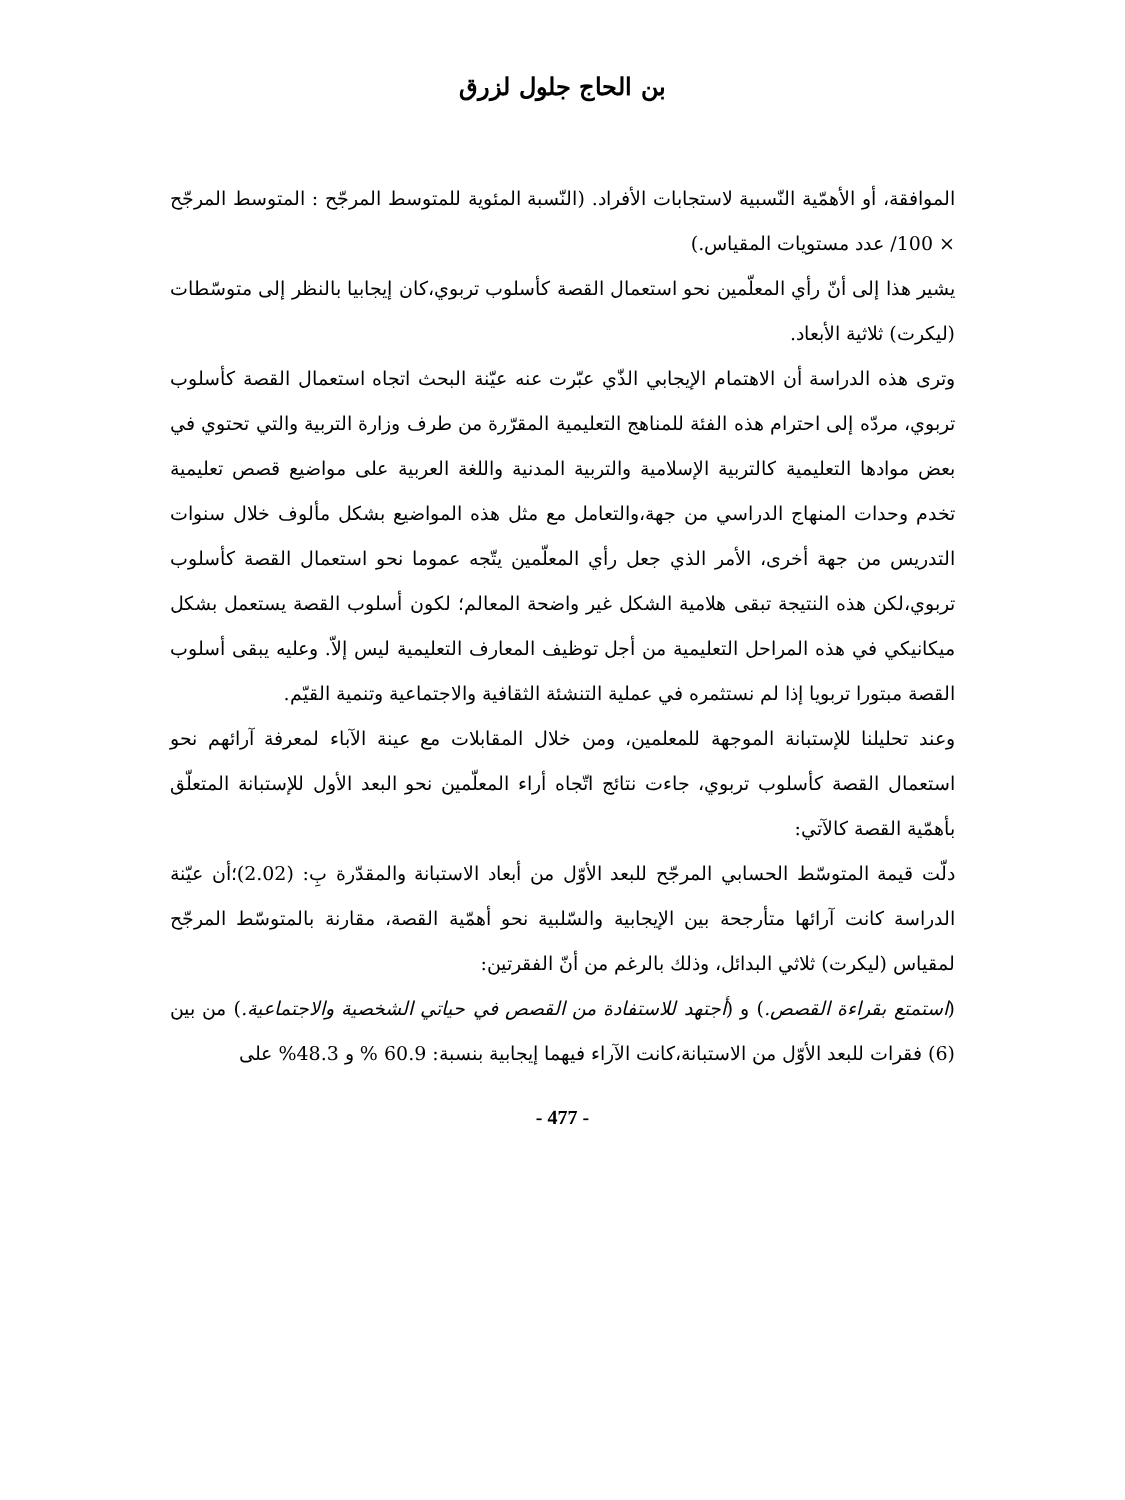بن الحاج جلول لزرق
الموافقة، أو الأهمّية النّسبية لاستجابات الأفراد. (النّسبة المئوية للمتوسط المرجّح : المتوسط المرجّح × 100/ عدد مستويات المقياس.)
يشير هذا إلى أنّ رأي المعلّمين نحو استعمال القصة كأسلوب تربوي،كان إيجابيا بالنظر إلى متوسّطات (ليكرت) ثلاثية الأبعاد.
وترى هذه الدراسة أن الاهتمام الإيجابي الذّي عبّرت عنه عيّنة البحث اتجاه استعمال القصة كأسلوب تربوي، مردّه إلى احترام هذه الفئة للمناهج التعليمية المقرّرة من طرف وزارة التربية والتي تحتوي في بعض موادها التعليمية كالتربية الإسلامية والتربية المدنية واللغة العربية على مواضيع قصص تعليمية تخدم وحدات المنهاج الدراسي من جهة،والتعامل مع مثل هذه المواضيع بشكل مألوف خلال سنوات التدريس من جهة أخرى، الأمر الذي جعل رأي المعلّمين يتّجه عموما نحو استعمال القصة كأسلوب تربوي،لكن هذه النتيجة تبقى هلامية الشكل غير واضحة المعالم؛ لكون أسلوب القصة يستعمل بشكل ميكانيكي في هذه المراحل التعليمية من أجل توظيف المعارف التعليمية ليس إلاّ. وعليه يبقى أسلوب القصة مبتورا تربويا إذا لم نستثمره في عملية التنشئة الثقافية والاجتماعية وتنمية القيّم.
وعند تحليلنا للإستبانة الموجهة للمعلمين، ومن خلال المقابلات مع عينة الآباء لمعرفة آرائهم نحو استعمال القصة كأسلوب تربوي، جاءت نتائج اتّجاه أراء المعلّمين نحو البعد الأول للإستبانة المتعلّق بأهمّية القصة كالآتي:
دلّت قيمة المتوسّط الحسابي المرجّح للبعد الأوّل من أبعاد الاستبانة والمقدّرة بِ: (2.02)؛أن عيّنة الدراسة كانت آرائها متأرجحة بين الإيجابية والسّلبية نحو أهمّية القصة، مقارنة بالمتوسّط المرجّح لمقياس (ليكرت) ثلاثي البدائل، وذلك بالرغم من أنّ الفقرتين:
(استمتع بقراءة القصص.) و (أجتهد للاستفادة من القصص في حياتي الشخصية والاجتماعية.) من بين (6) فقرات للبعد الأوّل من الاستبانة،كانت الآراء فيهما إيجابية بنسبة: 60.9 % و 48.3% على
- 477 -